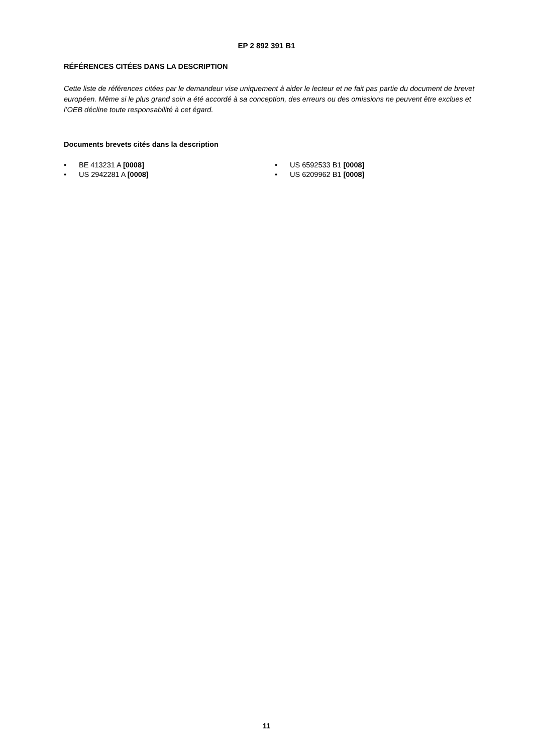EP 2 892 391 B1
RÉFÉRENCES CITÉES DANS LA DESCRIPTION
Cette liste de références citées par le demandeur vise uniquement à aider le lecteur et ne fait pas partie du document de brevet européen. Même si le plus grand soin a été accordé à sa conception, des erreurs ou des omissions ne peuvent être exclues et l’OEB décline toute responsabilité à cet égard.
Documents brevets cités dans la description
• BE 413231 A [0008]
• US 2942281 A [0008]
• US 6592533 B1 [0008]
• US 6209962 B1 [0008]
11